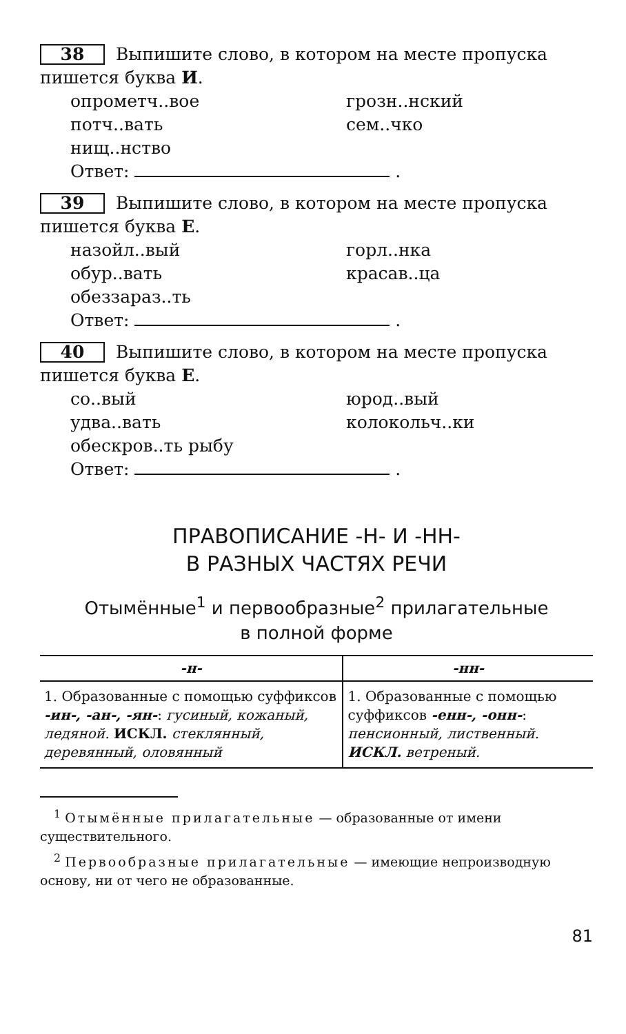38 Выпишите слово, в котором на месте пропуска пишется буква И.
опрометч..вое грозн..нский потч..вать сем..чко нищ..нство
Ответ: .
39 Выпишите слово, в котором на месте пропуска пишется буква Е.
назойл..вый горл..нка обур..вать красав..ца обеззараз..ть
Ответ: .
40 Выпишите слово, в котором на месте пропуска пишется буква Е.
со..вый юрод..вый удва..вать колокольч..ки обескров..ть рыбу
Ответ: .
ПРАВОПИСАНИЕ -Н- И -НН-
В РАЗНЫХ ЧАСТЯХ РЕЧИ
Отымённые<sup>1</sup> и первообразные<sup>2</sup> прилагательные
в полной форме
| -н- | -нн- |
| --- | --- |
| 1. Образованные с помощью суффиксов -ин-, -ан-, -ян- : гусиный, кожаный, ледяной. ИСКЛ. стеклянный, деревянный, оловянный | 1. Образованные с помощью суффиксов -енн-, -онн- : пенсионный, лиственный. ИСКЛ. ветреный. |
<sup>1</sup> Отымённые прилагательные — образованные от имени существительного.
<sup>2</sup> Первообразные прилагательные — имеющие непроизводную основу, ни от чего не образованные.
81